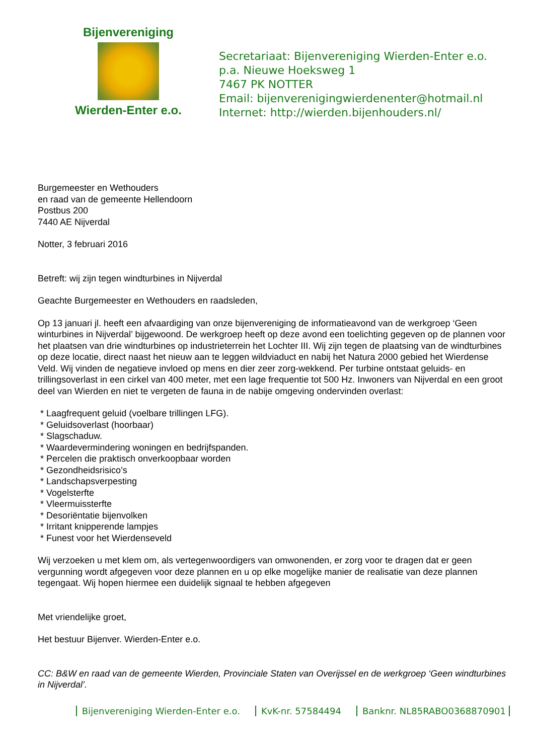Bijenvereniging
Wierden-Enter e.o.
Secretariaat: Bijenvereniging Wierden-Enter e.o.
p.a. Nieuwe Hoeksweg 1
7467 PK NOTTER
Email: bijenverenigingwierdenenter@hotmail.nl
Internet: http://wierden.bijenhouders.nl/
Burgemeester en Wethouders
en raad van de gemeente Hellendoorn
Postbus 200
7440 AE Nijverdal
Notter, 3 februari 2016
Betreft: wij zijn tegen windturbines in Nijverdal
Geachte Burgemeester en Wethouders en raadsleden,
Op 13 januari jl. heeft een afvaardiging van onze bijenvereniging de informatieavond van de werkgroep ‘Geen winturbines in Nijverdal’ bijgewoond. De werkgroep heeft op deze avond een toelichting gegeven op de plannen voor het plaatsen van drie windturbines op industrieterrein het Lochter III. Wij zijn tegen de plaatsing van de windturbines op deze locatie, direct naast het nieuw aan te leggen wildviaduct en nabij het Natura 2000 gebied het Wierdense Veld. Wij vinden de negatieve invloed op mens en dier zeer zorg-wekkend. Per turbine ontstaat geluids- en trillingsoverlast in een cirkel van 400 meter, met een lage frequentie tot 500 Hz. Inwoners van Nijverdal en een groot deel van Wierden en niet te vergeten de fauna in de nabije omgeving ondervinden overlast:
* Laagfrequent geluid (voelbare trillingen LFG).
* Geluidsoverlast (hoorbaar)
* Slagschaduw.
* Waardevermindering woningen en bedrijfspanden.
* Percelen die praktisch onverkoopbaar worden
* Gezondheidsrisico’s
* Landschapsverpesting
* Vogelsterfte
* Vleermuissterfte
* Desoriëntatie bijenvolken
* Irritant knipperende lampjes
* Funest voor het Wierdenseveld
Wij verzoeken u met klem om, als vertegenwoordigers van omwonenden, er zorg voor te dragen dat er geen vergunning wordt afgegeven voor deze plannen en u op elke mogelijke manier de realisatie van deze plannen tegengaat. Wij hopen hiermee een duidelijk signaal te hebben afgegeven
Met vriendelijke groet,
Het bestuur Bijenver. Wierden-Enter e.o.
CC: B&W en raad van de gemeente Wierden, Provinciale Staten van Overijssel en de werkgroep ‘Geen windturbines in Nijverdal’.
Bijenvereniging Wierden-Enter e.o. KvK-nr. 57584494 Banknr. NL85RABO0368870901